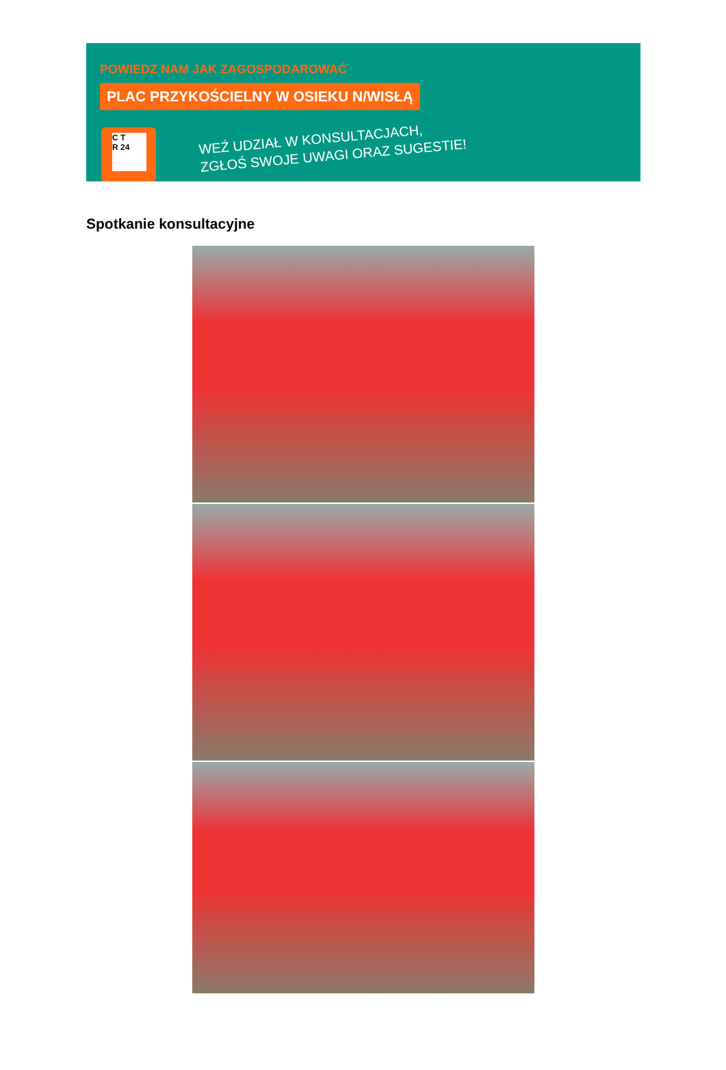POWIEDZ NAM JAK ZAGOSPODAROWAĆ
PLAC PRZYKOŚCIELNY W OSIEKU N/WISŁĄ
C T
R 24
WEŹ UDZIAŁ W KONSULTACJACH,
ZGŁOŚ SWOJE UWAGI ORAZ SUGESTIE!
Spotkanie konsultacyjne